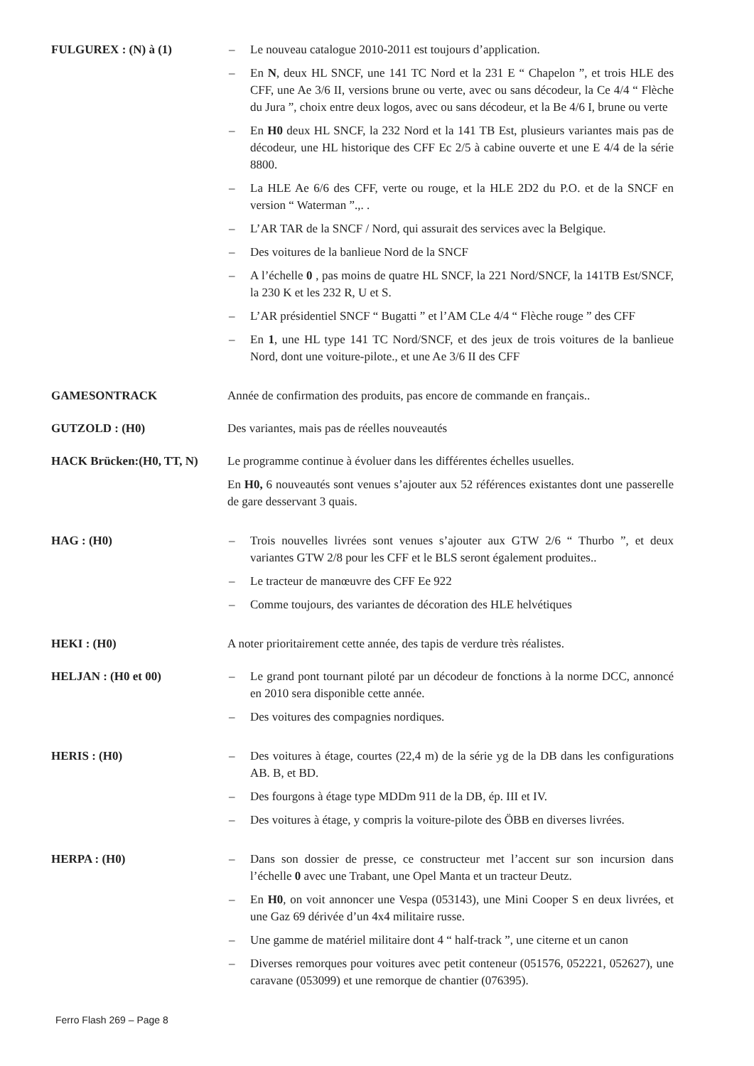FULGUREX : (N) à (1) – Le nouveau catalogue 2010-2011 est toujours d’application.
– En N, deux HL SNCF, une 141 TC Nord et la 231 E “ Chapelon ”, et trois HLE des CFF, une Ae 3/6 II, versions brune ou verte, avec ou sans décodeur, la Ce 4/4 “ Flèche du Jura ”, choix entre deux logos, avec ou sans décodeur, et la Be 4/6 I, brune ou verte
– En H0 deux HL SNCF, la 232 Nord et la 141 TB Est, plusieurs variantes mais pas de décodeur, une HL historique des CFF Ec 2/5 à cabine ouverte et une E 4/4 de la série 8800.
– La HLE Ae 6/6 des CFF, verte ou rouge, et la HLE 2D2 du P.O. et de la SNCF en version “ Waterman ”.,. .
– L’AR TAR de la SNCF / Nord, qui assurait des services avec la Belgique.
– Des voitures de la banlieue Nord de la SNCF
– A l’échelle 0 , pas moins de quatre HL SNCF, la 221 Nord/SNCF, la 141TB Est/SNCF, la 230 K et les 232 R, U et S.
– L’AR présidentiel SNCF “ Bugatti ” et l’AM CLe 4/4 “ Flèche rouge ” des CFF
– En 1, une HL type 141 TC Nord/SNCF, et des jeux de trois voitures de la banlieue Nord, dont une voiture-pilote., et une Ae 3/6 II des CFF
GAMESONTRACK Année de confirmation des produits, pas encore de commande en français..
GUTZOLD : (H0) Des variantes, mais pas de réelles nouveautés
HACK Brücken:(H0, TT, N) Le programme continue à évoluer dans les différentes échelles usuelles.
En H0, 6 nouveautés sont venues s’ajouter aux 52 références existantes dont une passerelle de gare desservant 3 quais.
HAG : (H0) – Trois nouvelles livrées sont venues s’ajouter aux GTW 2/6 “ Thurbo ”, et deux variantes GTW 2/8 pour les CFF et le BLS seront également produites..
– Le tracteur de manœuvre des CFF Ee 922
– Comme toujours, des variantes de décoration des HLE helvétiques
HEKI : (H0) A noter prioritairement cette année, des tapis de verdure très réalistes.
HELJAN : (H0 et 00) – Le grand pont tournant piloté par un décodeur de fonctions à la norme DCC, annoncé en 2010 sera disponible cette année.
– Des voitures des compagnies nordiques.
HERIS : (H0) – Des voitures à étage, courtes (22,4 m) de la série yg de la DB dans les configurations AB. B, et BD.
– Des fourgons à étage type MDDm 911 de la DB, ép. III et IV.
– Des voitures à étage, y compris la voiture-pilote des ÖBB en diverses livrées.
HERPA : (H0) – Dans son dossier de presse, ce constructeur met l’accent sur son incursion dans l’échelle 0 avec une Trabant, une Opel Manta et un tracteur Deutz.
– En H0, on voit annoncer une Vespa (053143), une Mini Cooper S en deux livrées, et une Gaz 69 dérivée d’un 4x4 militaire russe.
– Une gamme de matériel militaire dont 4 “ half-track ”, une citerne et un canon
– Diverses remorques pour voitures avec petit conteneur (051576, 052221, 052627), une caravane (053099) et une remorque de chantier (076395).
Ferro Flash 269 – Page 8